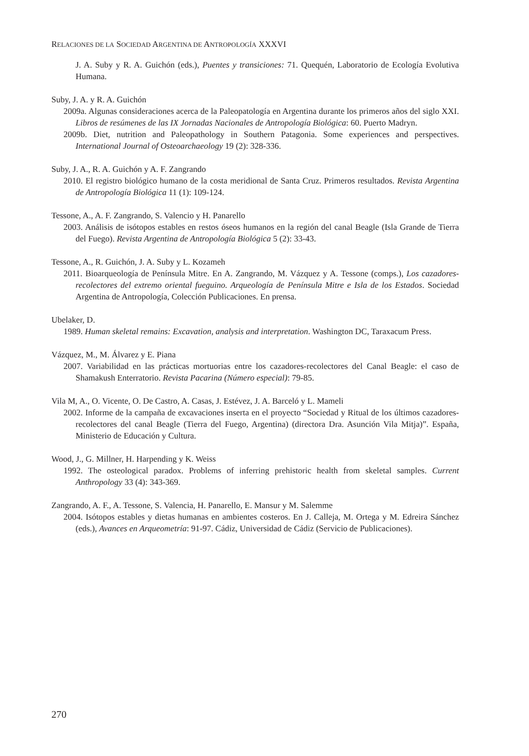RELACIONES DE LA SOCIEDAD ARGENTINA DE ANTROPOLOGÍA XXXVI
J. A. Suby y R. A. Guichón (eds.), Puentes y transiciones: 71. Quequén, Laboratorio de Ecología Evolutiva Humana.
Suby, J. A. y R. A. Guichón
2009a. Algunas consideraciones acerca de la Paleopatología en Argentina durante los primeros años del siglo XXI. Libros de resúmenes de las IX Jornadas Nacionales de Antropología Biológica: 60. Puerto Madryn.
2009b. Diet, nutrition and Paleopathology in Southern Patagonia. Some experiences and perspectives. International Journal of Osteoarchaeology 19 (2): 328-336.
Suby, J. A., R. A. Guichón y A. F. Zangrando
2010. El registro biológico humano de la costa meridional de Santa Cruz. Primeros resultados. Revista Argentina de Antropología Biológica 11 (1): 109-124.
Tessone, A., A. F. Zangrando, S. Valencio y H. Panarello
2003. Análisis de isótopos estables en restos óseos humanos en la región del canal Beagle (Isla Grande de Tierra del Fuego). Revista Argentina de Antropología Biológica 5 (2): 33-43.
Tessone, A., R. Guichón, J. A. Suby y L. Kozameh
2011. Bioarqueología de Península Mitre. En A. Zangrando, M. Vázquez y A. Tessone (comps.), Los cazadores-recolectores del extremo oriental fueguino. Arqueología de Península Mitre e Isla de los Estados. Sociedad Argentina de Antropología, Colección Publicaciones. En prensa.
Ubelaker, D.
1989. Human skeletal remains: Excavation, analysis and interpretation. Washington DC, Taraxacum Press.
Vázquez, M., M. Álvarez y E. Piana
2007. Variabilidad en las prácticas mortuorias entre los cazadores-recolectores del Canal Beagle: el caso de Shamakush Enterratorio. Revista Pacarina (Número especial): 79-85.
Vila M, A., O. Vicente, O. De Castro, A. Casas, J. Estévez, J. A. Barceló y L. Mameli
2002. Informe de la campaña de excavaciones inserta en el proyecto “Sociedad y Ritual de los últimos cazadores-recolectores del canal Beagle (Tierra del Fuego, Argentina) (directora Dra. Asunción Vila Mitja)”. España, Ministerio de Educación y Cultura.
Wood, J., G. Millner, H. Harpending y K. Weiss
1992. The osteological paradox. Problems of inferring prehistoric health from skeletal samples. Current Anthropology 33 (4): 343-369.
Zangrando, A. F., A. Tessone, S. Valencia, H. Panarello, E. Mansur y M. Salemme
2004. Isótopos estables y dietas humanas en ambientes costeros. En J. Calleja, M. Ortega y M. Edreira Sánchez (eds.), Avances en Arqueometría: 91-97. Cádiz, Universidad de Cádiz (Servicio de Publicaciones).
270